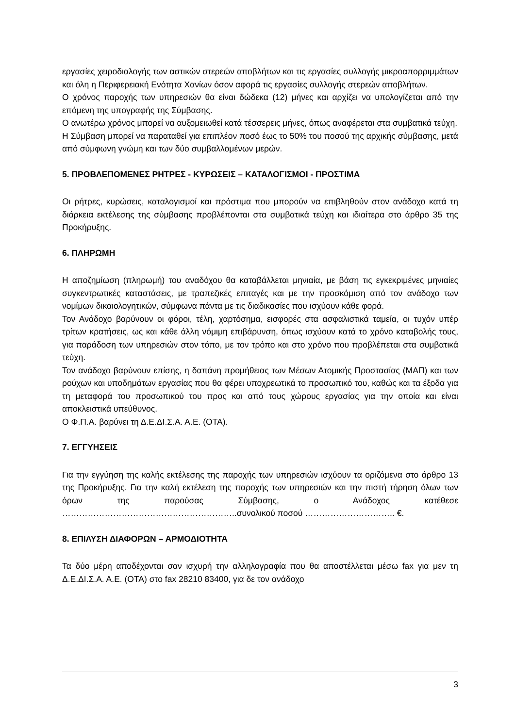εργασίες χειροδιαλογής των αστικών στερεών αποβλήτων και τις εργασίες συλλογής μικροαπορριμμάτων και όλη η Περιφερειακή Ενότητα Χανίων όσον αφορά τις εργασίες συλλογής στερεών αποβλήτων.
Ο χρόνος παροχής των υπηρεσιών θα είναι δώδεκα (12) μήνες και αρχίζει να υπολογίζεται από την επόμενη της υπογραφής της Σύμβασης.
Ο ανωτέρω χρόνος μπορεί να αυξομειωθεί κατά τέσσερεις μήνες, όπως αναφέρεται στα συμβατικά τεύχη.
Η Σύμβαση μπορεί να παραταθεί για επιπλέον ποσό έως το 50% του ποσού της αρχικής σύμβασης, μετά από σύμφωνη γνώμη και των δύο συμβαλλομένων μερών.
5. ΠΡΟΒΛΕΠΟΜΕΝΕΣ ΡΗΤΡΕΣ - ΚΥΡΩΣΕΙΣ – ΚΑΤΑΛΟΓΙΣΜΟΙ - ΠΡΟΣΤΙΜΑ
Οι ρήτρες, κυρώσεις, καταλογισμοί και πρόστιμα που μπορούν να επιβληθούν στον ανάδοχο κατά τη διάρκεια εκτέλεσης της σύμβασης προβλέπονται στα συμβατικά τεύχη και ιδιαίτερα στο άρθρο 35 της Προκήρυξης.
6. ΠΛΗΡΩΜΗ
Η αποζημίωση (πληρωμή) του αναδόχου θα καταβάλλεται μηνιαία, με βάση τις εγκεκριμένες μηνιαίες συγκεντρωτικές καταστάσεις, με τραπεζικές επιταγές και με την προσκόμιση από τον ανάδοχο των νομίμων δικαιολογητικών, σύμφωνα πάντα με τις διαδικασίες που ισχύουν κάθε φορά.
Τον Ανάδοχο βαρύνουν οι φόροι, τέλη, χαρτόσημα, εισφορές στα ασφαλιστικά ταμεία, οι τυχόν υπέρ τρίτων κρατήσεις, ως και κάθε άλλη νόμιμη επιβάρυνση, όπως ισχύουν κατά το χρόνο καταβολής τους, για παράδοση των υπηρεσιών στον τόπο, με τον τρόπο και στο χρόνο που προβλέπεται στα συμβατικά τεύχη.
Τον ανάδοχο βαρύνουν επίσης, η δαπάνη προμήθειας των Μέσων Ατομικής Προστασίας (ΜΑΠ) και των ρούχων και υποδημάτων εργασίας που θα φέρει υποχρεωτικά το προσωπικό του, καθώς και τα έξοδα για τη μεταφορά του προσωπικού του προς και από τους χώρους εργασίας για την οποία και είναι αποκλειστικά υπεύθυνος.
Ο Φ.Π.Α. βαρύνει τη Δ.Ε.ΔΙ.Σ.Α. Α.Ε. (ΟΤΑ).
7. ΕΓΓΥΗΣΕΙΣ
Για την εγγύηση της καλής εκτέλεσης της παροχής των υπηρεσιών ισχύουν τα οριζόμενα στο άρθρο 13 της Προκήρυξης. Για την καλή εκτέλεση της παροχής των υπηρεσιών και την πιστή τήρηση όλων των όρων της παρούσας Σύμβασης, ο Ανάδοχος κατέθεσε ……………………………………………………..συνολικού ποσού ………………………….. €.
8. ΕΠΙΛΥΣΗ ΔΙΑΦΟΡΩΝ – ΑΡΜΟΔΙΟΤΗΤΑ
Τα δύο μέρη αποδέχονται σαν ισχυρή την αλληλογραφία που θα αποστέλλεται μέσω fax για μεν τη Δ.Ε.ΔΙ.Σ.Α. Α.Ε. (ΟΤΑ) στο fax 28210 83400, για δε τον ανάδοχο
3